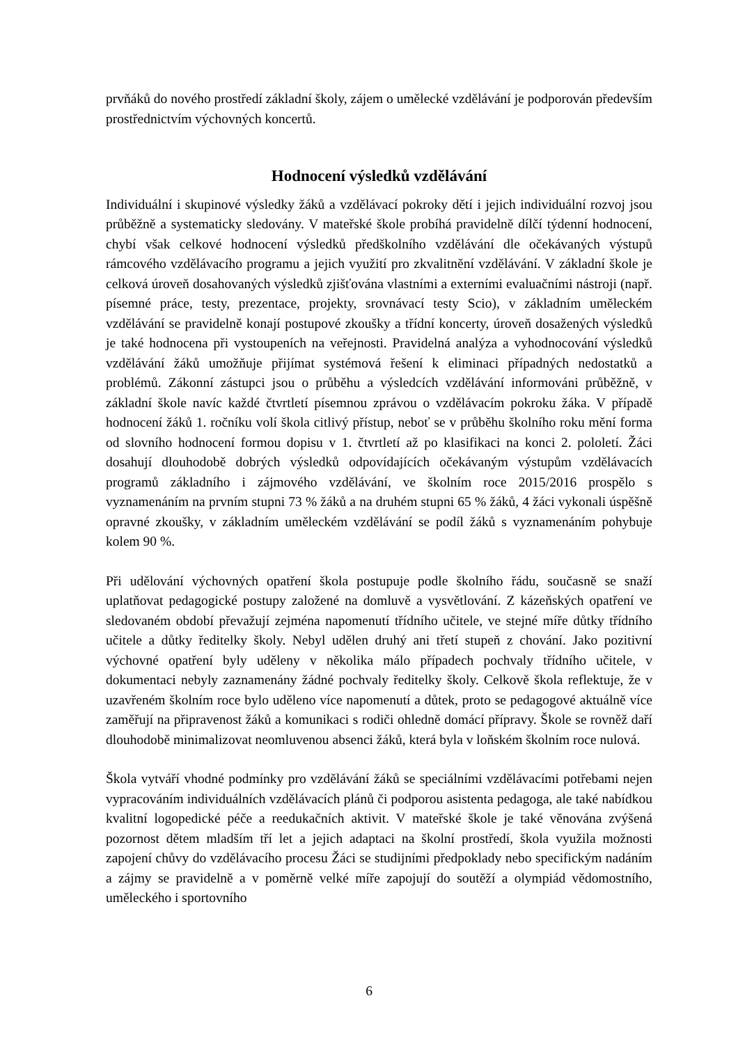prvňáků do nového prostředí základní školy, zájem o umělecké vzdělávání je podporován především prostřednictvím výchovných koncertů.
Hodnocení výsledků vzdělávání
Individuální i skupinové výsledky žáků a vzdělávací pokroky dětí i jejich individuální rozvoj jsou průběžně a systematicky sledovány. V mateřské škole probíhá pravidelně dílčí týdenní hodnocení, chybí však celkové hodnocení výsledků předškolního vzdělávání dle očekávaných výstupů rámcového vzdělávacího programu a jejich využití pro zkvalitnění vzdělávání. V základní škole je celková úroveň dosahovaných výsledků zjišťována vlastními a externími evaluačními nástroji (např. písemné práce, testy, prezentace, projekty, srovnávací testy Scio), v základním uměleckém vzdělávání se pravidelně konají postupové zkoušky a třídní koncerty, úroveň dosažených výsledků je také hodnocena při vystoupeních na veřejnosti. Pravidelná analýza a vyhodnocování výsledků vzdělávání žáků umožňuje přijímat systémová řešení k eliminaci případných nedostatků a problémů. Zákonní zástupci jsou o průběhu a výsledcích vzdělávání informováni průběžně, v základní škole navíc každé čtvrtletí písemnou zprávou o vzdělávacím pokroku žáka. V případě hodnocení žáků 1. ročníku volí škola citlivý přístup, neboť se v průběhu školního roku mění forma od slovního hodnocení formou dopisu v 1. čtvrtletí až po klasifikaci na konci 2. pololetí. Žáci dosahují dlouhodobě dobrých výsledků odpovídajících očekávaným výstupům vzdělávacích programů základního i zájmového vzdělávání, ve školním roce 2015/2016 prospělo s vyznamenáním na prvním stupni 73 % žáků a na druhém stupni 65 % žáků, 4 žáci vykonali úspěšně opravné zkoušky, v základním uměleckém vzdělávání se podíl žáků s vyznamenáním pohybuje kolem 90 %.
Při udělování výchovných opatření škola postupuje podle školního řádu, současně se snaží uplatňovat pedagogické postupy založené na domluvě a vysvětlování. Z kázeňských opatření ve sledovaném období převažují zejména napomenutí třídního učitele, ve stejné míře důtky třídního učitele a důtky ředitelky školy. Nebyl udělen druhý ani třetí stupeň z chování. Jako pozitivní výchovné opatření byly uděleny v několika málo případech pochvaly třídního učitele, v dokumentaci nebyly zaznamenány žádné pochvaly ředitelky školy. Celkově škola reflektuje, že v uzavřeném školním roce bylo uděleno více napomenutí a důtek, proto se pedagogové aktuálně více zaměřují na připravenost žáků a komunikaci s rodiči ohledně domácí přípravy. Škole se rovněž daří dlouhodobě minimalizovat neomluvenou absenci žáků, která byla v loňském školním roce nulová.
Škola vytváří vhodné podmínky pro vzdělávání žáků se speciálními vzdělávacími potřebami nejen vypracováním individuálních vzdělávacích plánů či podporou asistenta pedagoga, ale také nabídkou kvalitní logopedické péče a reedukačních aktivit. V mateřské škole je také věnována zvýšená pozornost dětem mladším tří let a jejich adaptaci na školní prostředí, škola využila možnosti zapojení chůvy do vzdělávacího procesu Žáci se studijními předpoklady nebo specifickým nadáním a zájmy se pravidelně a v poměrně velké míře zapojují do soutěží a olympiád vědomostního, uměleckého i sportovního
6